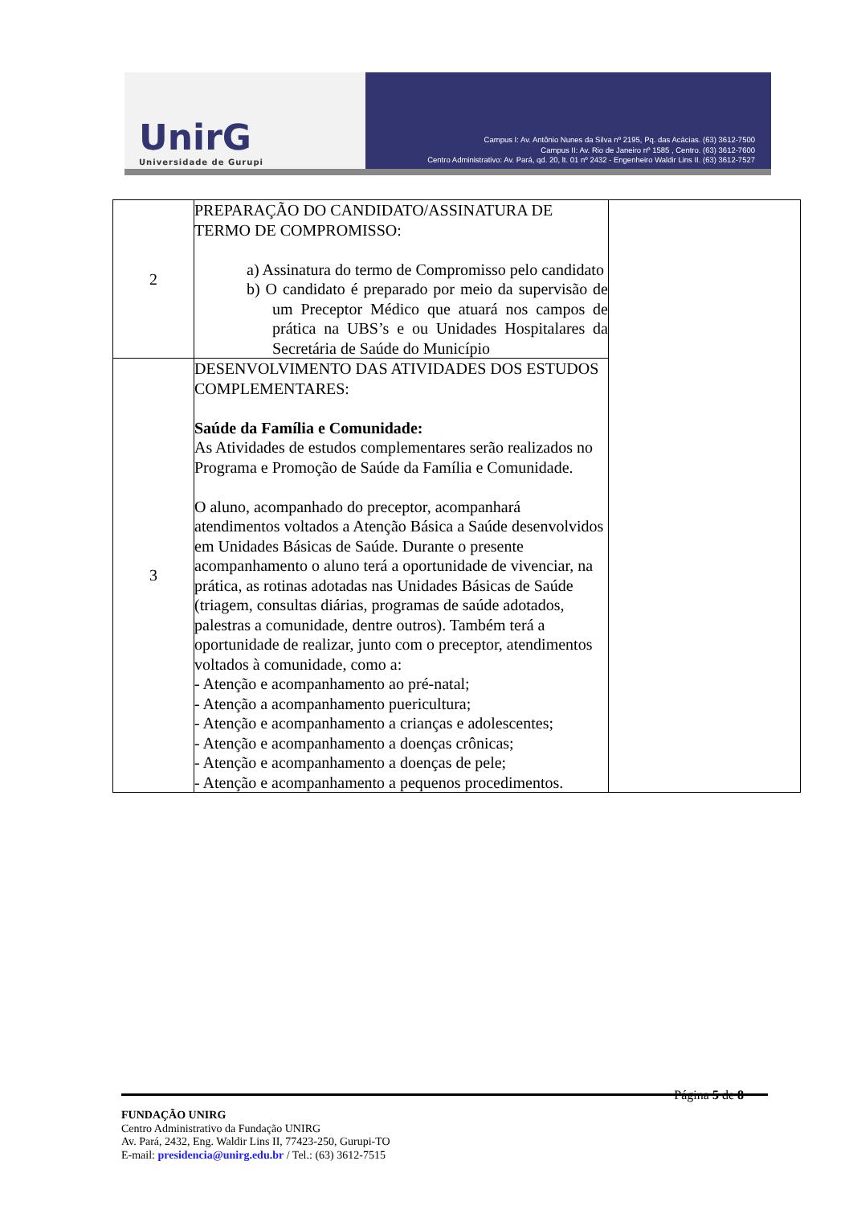UnirG
Universidade de Gurupi
Campus I: Av. Antônio Nunes da Silva nº 2195, Pq. das Acácias. (63) 3612-7500
Campus II: Av. Rio de Janeiro nº 1585 , Centro. (63) 3612-7600
Centro Administrativo: Av. Pará, qd. 20, lt. 01 nº 2432 - Engenheiro Waldir Lins II. (63) 3612-7527
| 2 | PREPARAÇÃO DO CANDIDATO/ASSINATURA DE TERMO DE COMPROMISSO: a) Assinatura do termo de Compromisso pelo candidato b) O candidato é preparado por meio da supervisão de um Preceptor Médico que atuará nos campos de prática na UBS’s e ou Unidades Hospitalares da Secretária de Saúde do Município | |
| 3 | DESENVOLVIMENTO DAS ATIVIDADES DOS ESTUDOS COMPLEMENTARES: Saúde da Família e Comunidade: As Atividades de estudos complementares serão realizados no Programa e Promoção de Saúde da Família e Comunidade. O aluno, acompanhado do preceptor, acompanhará atendimentos voltados a Atenção Básica a Saúde desenvolvidos em Unidades Básicas de Saúde. Durante o presente acompanhamento o aluno terá a oportunidade de vivenciar, na prática, as rotinas adotadas nas Unidades Básicas de Saúde (triagem, consultas diárias, programas de saúde adotados, palestras a comunidade, dentre outros). Também terá a oportunidade de realizar, junto com o preceptor, atendimentos voltados à comunidade, como a: - Atenção e acompanhamento ao pré-natal; - Atenção a acompanhamento puericultura; - Atenção e acompanhamento a crianças e adolescentes; - Atenção e acompanhamento a doenças crônicas; - Atenção e acompanhamento a doenças de pele; - Atenção e acompanhamento a pequenos procedimentos. | |
Página 5 de 8
FUNDAÇÃO UNIRG
Centro Administrativo da Fundação UNIRG
Av. Pará, 2432, Eng. Waldir Lins II, 77423-250, Gurupi-TO
E-mail: presidencia@unirg.edu.br / Tel.: (63) 3612-7515